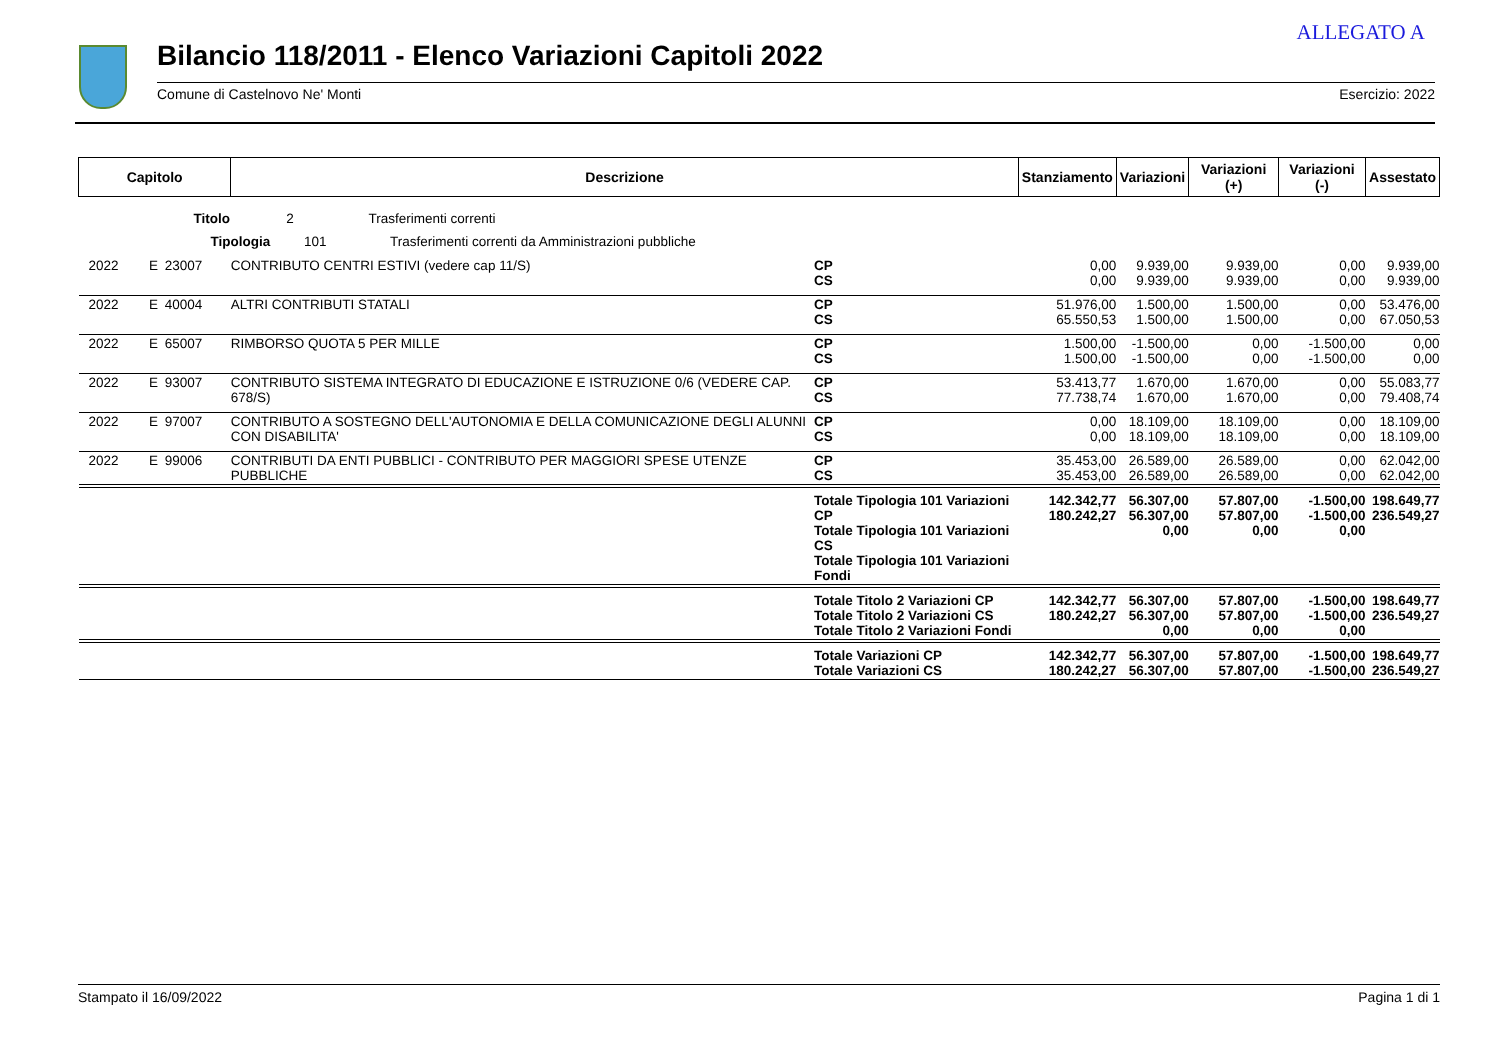ALLEGATO A
Bilancio 118/2011 - Elenco Variazioni Capitoli 2022
Comune di Castelnovo Ne' Monti Esercizio: 2022
| Capitolo | | | Descrizione | | Stanziamento | Variazioni | Variazioni (+) | Variazioni (-) | Assestato |
| --- | --- | --- | --- | --- | --- | --- | --- | --- | --- |
| Titolo 2 Trasferimenti correnti | | | | | | | | | |
| Tipologia 101 Trasferimenti correnti da Amministrazioni pubbliche | | | | | | | | | |
| 2022 | E | 23007 | CONTRIBUTO CENTRI ESTIVI (vedere cap 11/S) | CP CS | 0,00 0,00 | 9.939,00 9.939,00 | 9.939,00 9.939,00 | 0,00 0,00 | 9.939,00 9.939,00 |
| 2022 | E | 40004 | ALTRI CONTRIBUTI STATALI | CP CS | 51.976,00 65.550,53 | 1.500,00 1.500,00 | 1.500,00 1.500,00 | 0,00 0,00 | 53.476,00 67.050,53 |
| 2022 | E | 65007 | RIMBORSO QUOTA 5 PER MILLE | CP CS | 1.500,00 1.500,00 | -1.500,00 -1.500,00 | 0,00 0,00 | -1.500,00 -1.500,00 | 0,00 0,00 |
| 2022 | E | 93007 | CONTRIBUTO SISTEMA INTEGRATO DI EDUCAZIONE E ISTRUZIONE 0/6 (VEDERE CAP. 678/S) | CP CS | 53.413,77 77.738,74 | 1.670,00 1.670,00 | 1.670,00 1.670,00 | 0,00 0,00 | 55.083,77 79.408,74 |
| 2022 | E | 97007 | CONTRIBUTO A SOSTEGNO DELL'AUTONOMIA E DELLA COMUNICAZIONE DEGLI ALUNNI CON DISABILITA' | CP CS | 0,00 0,00 | 18.109,00 18.109,00 | 18.109,00 18.109,00 | 0,00 0,00 | 18.109,00 18.109,00 |
| 2022 | E | 99006 | CONTRIBUTI DA ENTI PUBBLICI - CONTRIBUTO PER MAGGIORI SPESE UTENZE PUBBLICHE | CP CS | 35.453,00 35.453,00 | 26.589,00 26.589,00 | 26.589,00 26.589,00 | 0,00 0,00 | 62.042,00 62.042,00 |
| | | | | Totale Tipologia 101 Variazioni CP Totale Tipologia 101 Variazioni CS Totale Tipologia 101 Variazioni Fondi | 142.342,77 180.242,27 | 56.307,00 56.307,00 0,00 | 57.807,00 57.807,00 0,00 | -1.500,00 -1.500,00 0,00 | 198.649,77 236.549,27 |
| | | | | Totale Titolo 2 Variazioni CP Totale Titolo 2 Variazioni CS Totale Titolo 2 Variazioni Fondi | 142.342,77 180.242,27 | 56.307,00 56.307,00 0,00 | 57.807,00 57.807,00 0,00 | -1.500,00 -1.500,00 0,00 | 198.649,77 236.549,27 |
| | | | | Totale Variazioni CP Totale Variazioni CS | 142.342,77 180.242,27 | 56.307,00 56.307,00 | 57.807,00 57.807,00 | -1.500,00 -1.500,00 | 198.649,77 236.549,27 |
Stampato il 16/09/2022 Pagina 1 di 1